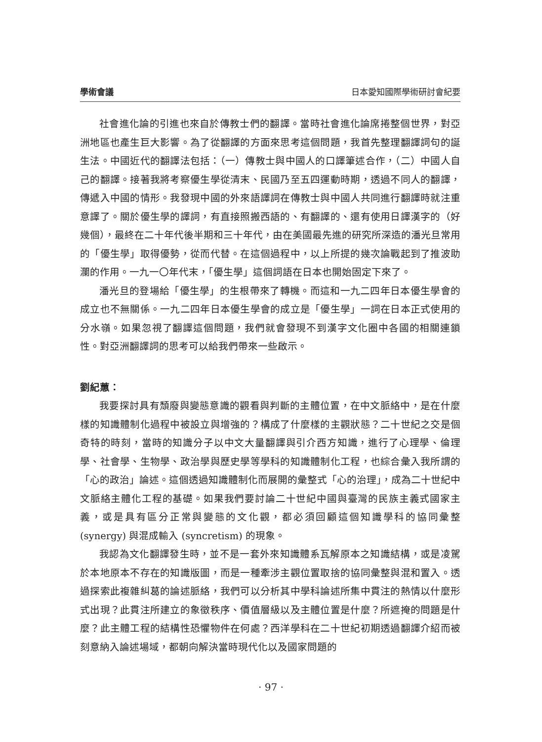學術會議 日本愛知國際學術研討會紀要
社會進化論的引進也來自於傳教士們的翻譯。當時社會進化論席捲整個世界，對亞洲地區也產生巨大影響。為了從翻譯的方面來思考這個問題，我首先整理翻譯詞句的誕生法。中國近代的翻譯法包括：（一）傳教士與中國人的口譯筆述合作，（二）中國人自己的翻譯。接著我將考察優生學從清末、民國乃至五四運動時期，透過不同人的翻譯，傳遞入中國的情形。我發現中國的外來語譯詞在傳教士與中國人共同進行翻譯時就注重意譯了。關於優生學的譯詞，有直接照搬西語的、有翻譯的、還有使用日譯漢字的（好幾個），最終在二十年代後半期和三十年代，由在美國最先進的研究所深造的潘光旦常用的「優生學」取得優勢，從而代替。在這個過程中，以上所提的幾次論戰起到了推波助瀾的作用。一九一〇年代末，「優生學」這個詞語在日本也開始固定下來了。
潘光旦的登場給「優生學」的生根帶來了轉機。而這和一九二四年日本優生學會的成立也不無關係。一九二四年日本優生學會的成立是「優生學」一詞在日本正式使用的分水嶺。如果忽視了翻譯這個問題，我們就會發現不到漢字文化圈中各國的相關連鎖性。對亞洲翻譯詞的思考可以給我們帶來一些啟示。
劉紀蕙：
我要探討具有頹廢與變態意識的觀看與判斷的主體位置，在中文脈絡中，是在什麼樣的知識體制化過程中被設立與增強的？構成了什麼樣的主觀狀態？二十世紀之交是個奇特的時刻，當時的知識分子以中文大量翻譯與引介西方知識，進行了心理學、倫理學、社會學、生物學、政治學與歷史學等學科的知識體制化工程，也綜合彙入我所謂的「心的政治」論述。這個透過知識體制化而展開的彙整式「心的治理」，成為二十世紀中文脈絡主體化工程的基礎。如果我們要討論二十世紀中國與臺灣的民族主義式國家主義，或是具有區分正常與變態的文化觀，都必須回顧這個知識學科的協同彙整 (synergy) 與混成輸入 (syncretism) 的現象。
我認為文化翻譯發生時，並不是一套外來知識體系瓦解原本之知識結構，或是凌駕於本地原本不存在的知識版圖，而是一種牽涉主觀位置取捨的協同彙整與混和置入。透過探索此複雜糾葛的論述脈絡，我們可以分析其中學科論述所集中貫注的熱情以什麼形式出現？此貫注所建立的象徵秩序、價值層級以及主體位置是什麼？所遮掩的問題是什麼？此主體工程的結構性恐懼物件在何處？西洋學科在二十世紀初期透過翻譯介紹而被刻意納入論述場域，都朝向解決當時現代化以及國家問題的
· 97 ·